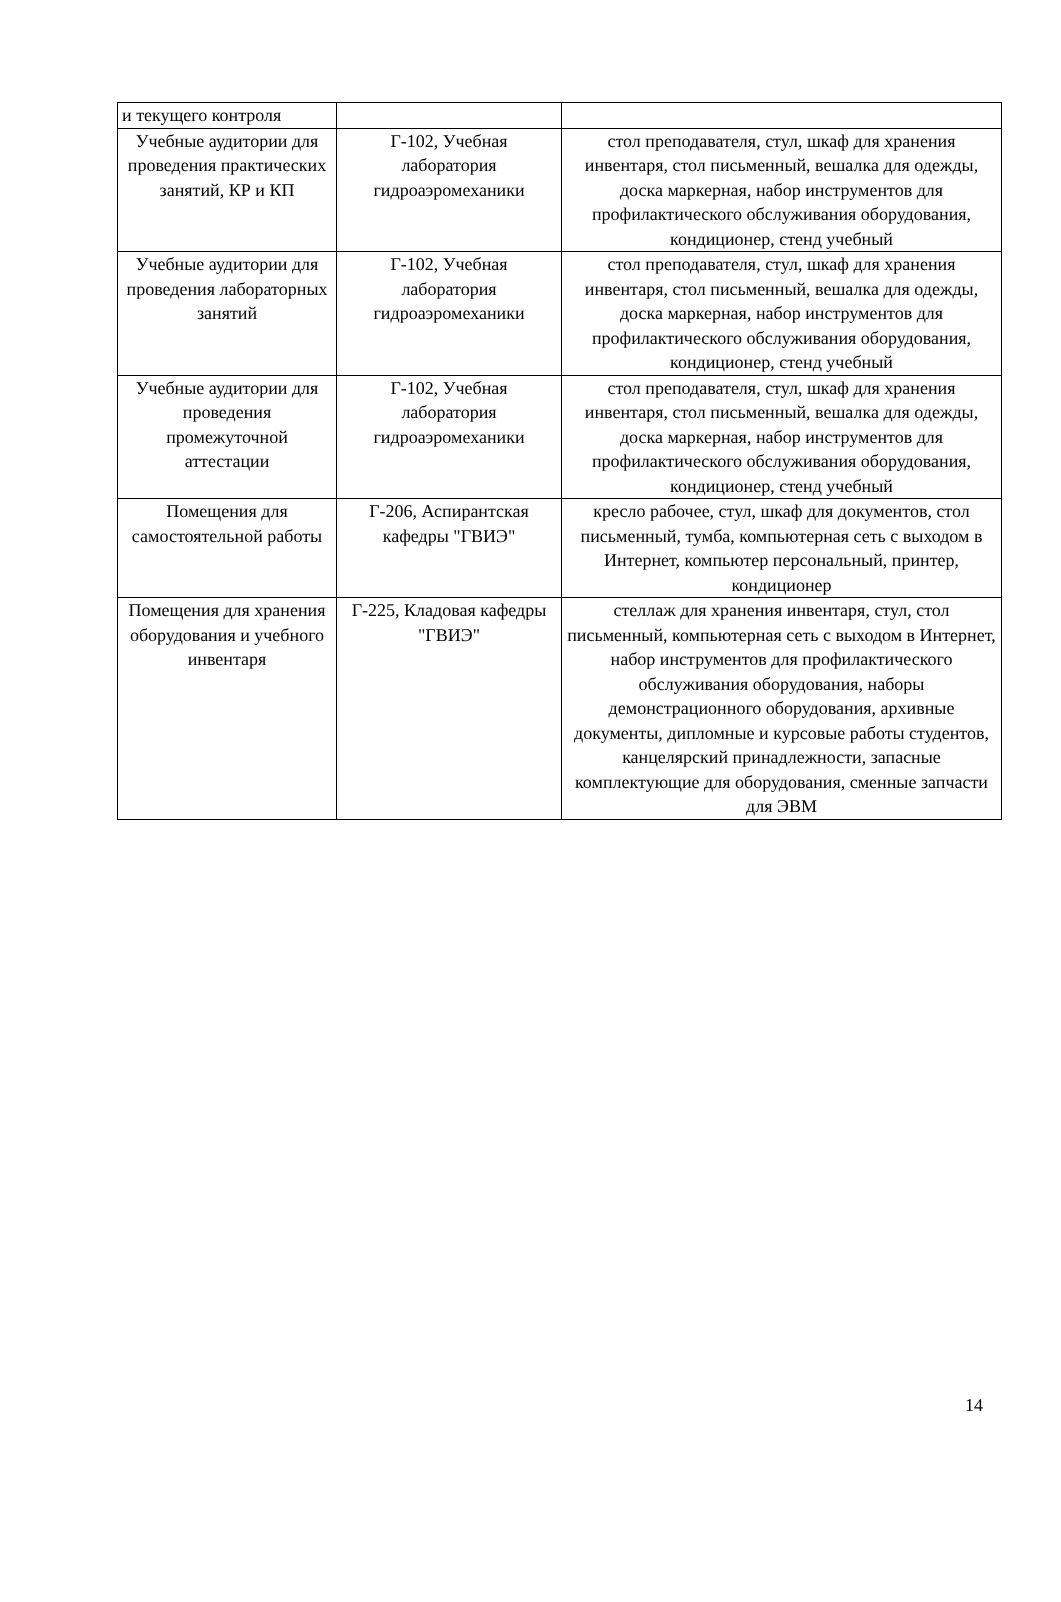| и текущего контроля | | |
| Учебные аудитории для проведения практических занятий, КР и КП | Г-102, Учебная лаборатория гидроаэромеханики | стол преподавателя, стул, шкаф для хранения инвентаря, стол письменный, вешалка для одежды, доска маркерная, набор инструментов для профилактического обслуживания оборудования, кондиционер, стенд учебный |
| Учебные аудитории для проведения лабораторных занятий | Г-102, Учебная лаборатория гидроаэромеханики | стол преподавателя, стул, шкаф для хранения инвентаря, стол письменный, вешалка для одежды, доска маркерная, набор инструментов для профилактического обслуживания оборудования, кондиционер, стенд учебный |
| Учебные аудитории для проведения промежуточной аттестации | Г-102, Учебная лаборатория гидроаэромеханики | стол преподавателя, стул, шкаф для хранения инвентаря, стол письменный, вешалка для одежды, доска маркерная, набор инструментов для профилактического обслуживания оборудования, кондиционер, стенд учебный |
| Помещения для самостоятельной работы | Г-206, Аспирантская кафедры "ГВИЭ" | кресло рабочее, стул, шкаф для документов, стол письменный, тумба, компьютерная сеть с выходом в Интернет, компьютер персональный, принтер, кондиционер |
| Помещения для хранения оборудования и учебного инвентаря | Г-225, Кладовая кафедры "ГВИЭ" | стеллаж для хранения инвентаря, стул, стол письменный, компьютерная сеть с выходом в Интернет, набор инструментов для профилактического обслуживания оборудования, наборы демонстрационного оборудования, архивные документы, дипломные и курсовые работы студентов, канцелярский принадлежности, запасные комплектующие для оборудования, сменные запчасти для ЭВМ |
14